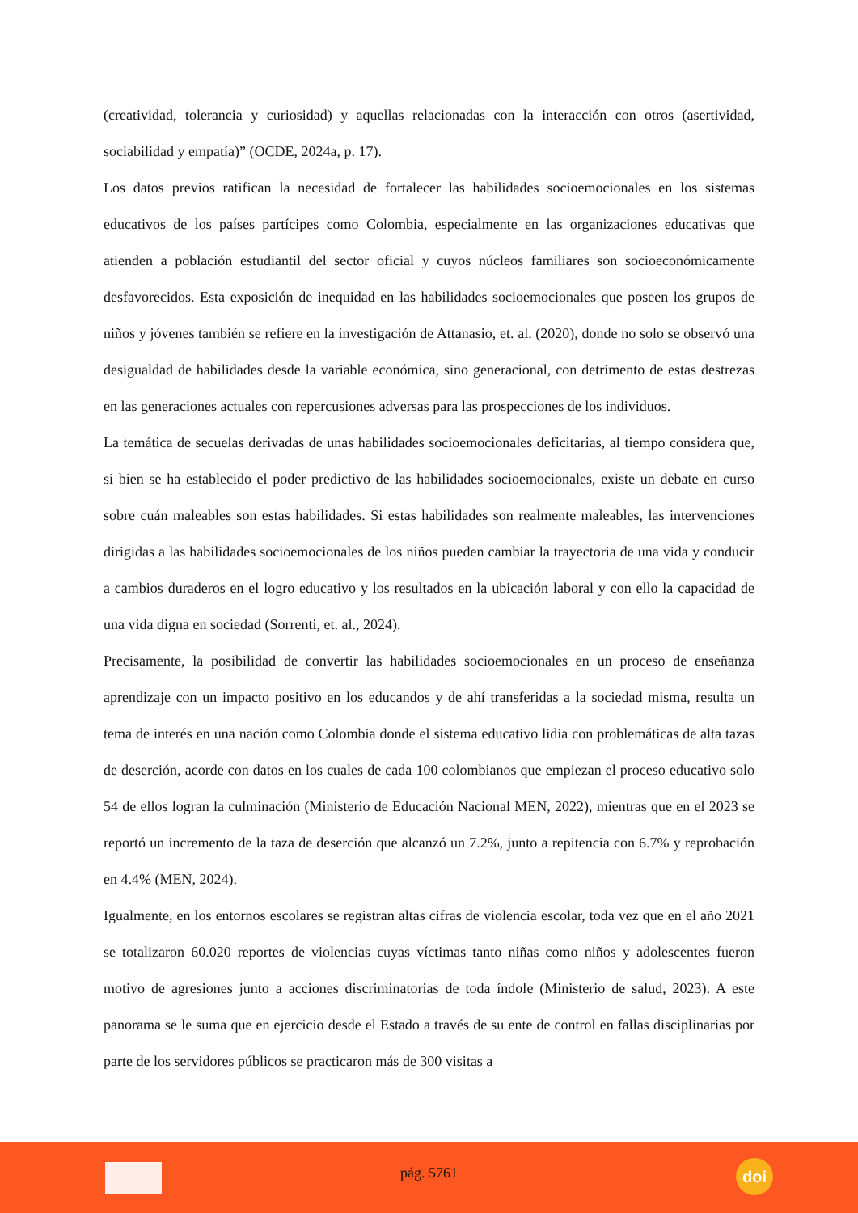(creatividad, tolerancia y curiosidad) y aquellas relacionadas con la interacción con otros (asertividad, sociabilidad y empatía)” (OCDE, 2024a, p. 17).
Los datos previos ratifican la necesidad de fortalecer las habilidades socioemocionales en los sistemas educativos de los países partícipes como Colombia, especialmente en las organizaciones educativas que atienden a población estudiantil del sector oficial y cuyos núcleos familiares son socioeconómicamente desfavorecidos. Esta exposición de inequidad en las habilidades socioemocionales que poseen los grupos de niños y jóvenes también se refiere en la investigación de Attanasio, et. al. (2020), donde no solo se observó una desigualdad de habilidades desde la variable económica, sino generacional, con detrimento de estas destrezas en las generaciones actuales con repercusiones adversas para las prospecciones de los individuos.
La temática de secuelas derivadas de unas habilidades socioemocionales deficitarias, al tiempo considera que, si bien se ha establecido el poder predictivo de las habilidades socioemocionales, existe un debate en curso sobre cuán maleables son estas habilidades. Si estas habilidades son realmente maleables, las intervenciones dirigidas a las habilidades socioemocionales de los niños pueden cambiar la trayectoria de una vida y conducir a cambios duraderos en el logro educativo y los resultados en la ubicación laboral y con ello la capacidad de una vida digna en sociedad (Sorrenti, et. al., 2024).
Precisamente, la posibilidad de convertir las habilidades socioemocionales en un proceso de enseñanza aprendizaje con un impacto positivo en los educandos y de ahí transferidas a la sociedad misma, resulta un tema de interés en una nación como Colombia donde el sistema educativo lidia con problemáticas de alta tazas de deserción, acorde con datos en los cuales de cada 100 colombianos que empiezan el proceso educativo solo 54 de ellos logran la culminación (Ministerio de Educación Nacional MEN, 2022), mientras que en el 2023 se reportó un incremento de la taza de deserción que alcanzó un 7.2%, junto a repitencia con 6.7% y reprobación en 4.4% (MEN, 2024).
Igualmente, en los entornos escolares se registran altas cifras de violencia escolar, toda vez que en el año 2021 se totalizaron 60.020 reportes de violencias cuyas víctimas tanto niñas como niños y adolescentes fueron motivo de agresiones junto a acciones discriminatorias de toda índole (Ministerio de salud, 2023). A este panorama se le suma que en ejercicio desde el Estado a través de su ente de control en fallas disciplinarias por parte de los servidores públicos se practicaron más de 300 visitas a
pág. 5761
doi